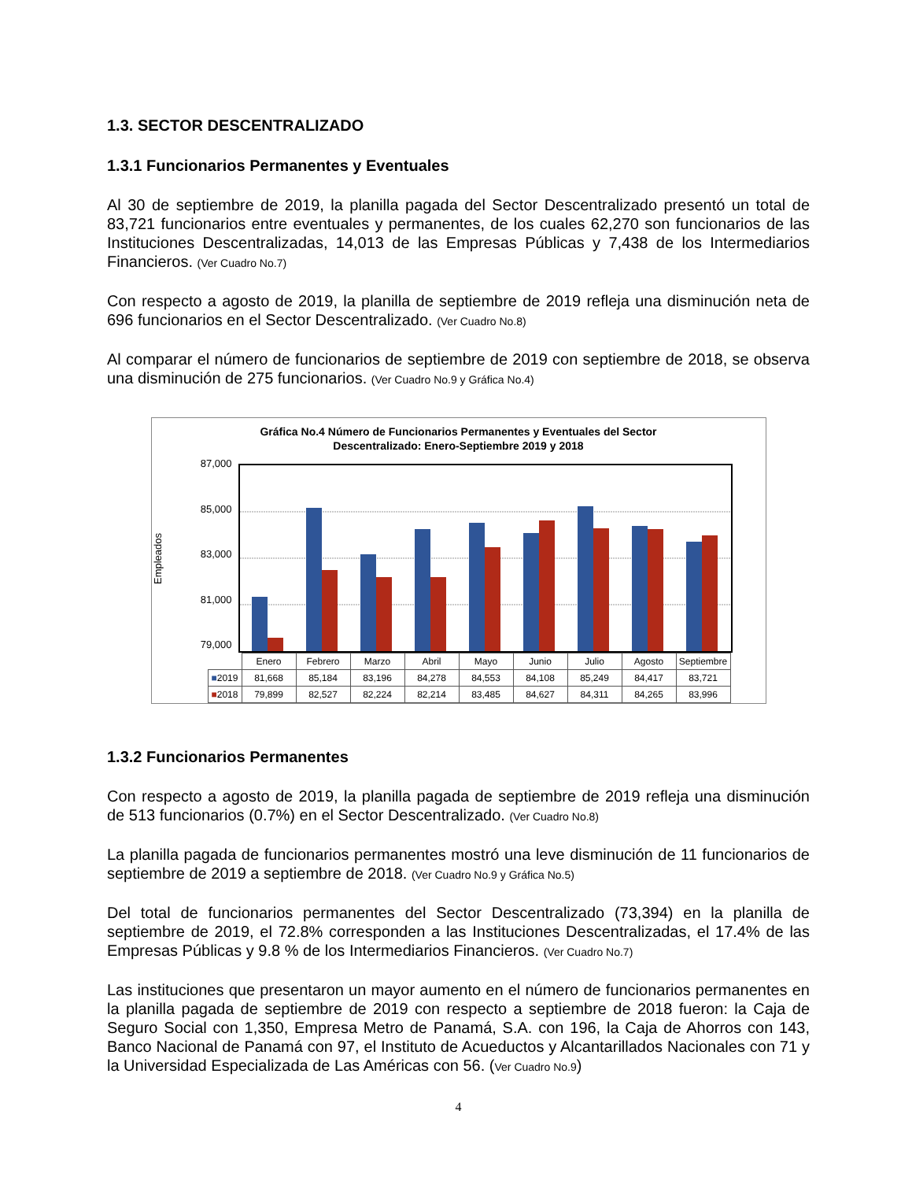1.3. SECTOR DESCENTRALIZADO
1.3.1 Funcionarios Permanentes y Eventuales
Al 30 de septiembre de 2019, la planilla pagada del Sector Descentralizado presentó un total de 83,721 funcionarios entre eventuales y permanentes, de los cuales 62,270 son funcionarios de las Instituciones Descentralizadas, 14,013 de las Empresas Públicas y 7,438 de los Intermediarios Financieros. (Ver Cuadro No.7)
Con respecto a agosto de 2019, la planilla de septiembre de 2019 refleja una disminución neta de 696 funcionarios en el Sector Descentralizado. (Ver Cuadro No.8)
Al comparar el número de funcionarios de septiembre de 2019 con septiembre de 2018, se observa una disminución de 275 funcionarios. (Ver Cuadro No.9 y Gráfica No.4)
Gráfica No.4 Número de Funcionarios Permanentes y Eventuales del Sector
Descentralizado: Enero-Septiembre 2019 y 2018
Empleados
87,000
85,000
83,000
81,000
79,000
| | Enero | Febrero | Marzo | Abril | Mayo | Junio | Julio | Agosto | Septiembre |
| ■ 2019 | 81,668 | 85,184 | 83,196 | 84,278 | 84,553 | 84,108 | 85,249 | 84,417 | 83,721 |
| ■ 2018 | 79,899 | 82,527 | 82,224 | 82,214 | 83,485 | 84,627 | 84,311 | 84,265 | 83,996 |
1.3.2 Funcionarios Permanentes
Con respecto a agosto de 2019, la planilla pagada de septiembre de 2019 refleja una disminución de 513 funcionarios (0.7%) en el Sector Descentralizado. (Ver Cuadro No.8)
La planilla pagada de funcionarios permanentes mostró una leve disminución de 11 funcionarios de septiembre de 2019 a septiembre de 2018. (Ver Cuadro No.9 y Gráfica No.5)
Del total de funcionarios permanentes del Sector Descentralizado (73,394) en la planilla de septiembre de 2019, el 72.8% corresponden a las Instituciones Descentralizadas, el 17.4% de las Empresas Públicas y 9.8 % de los Intermediarios Financieros. (Ver Cuadro No.7)
Las instituciones que presentaron un mayor aumento en el número de funcionarios permanentes en la planilla pagada de septiembre de 2019 con respecto a septiembre de 2018 fueron: la Caja de Seguro Social con 1,350, Empresa Metro de Panamá, S.A. con 196, la Caja de Ahorros con 143, Banco Nacional de Panamá con 97, el Instituto de Acueductos y Alcantarillados Nacionales con 71 y la Universidad Especializada de Las Américas con 56. (Ver Cuadro No.9)
4